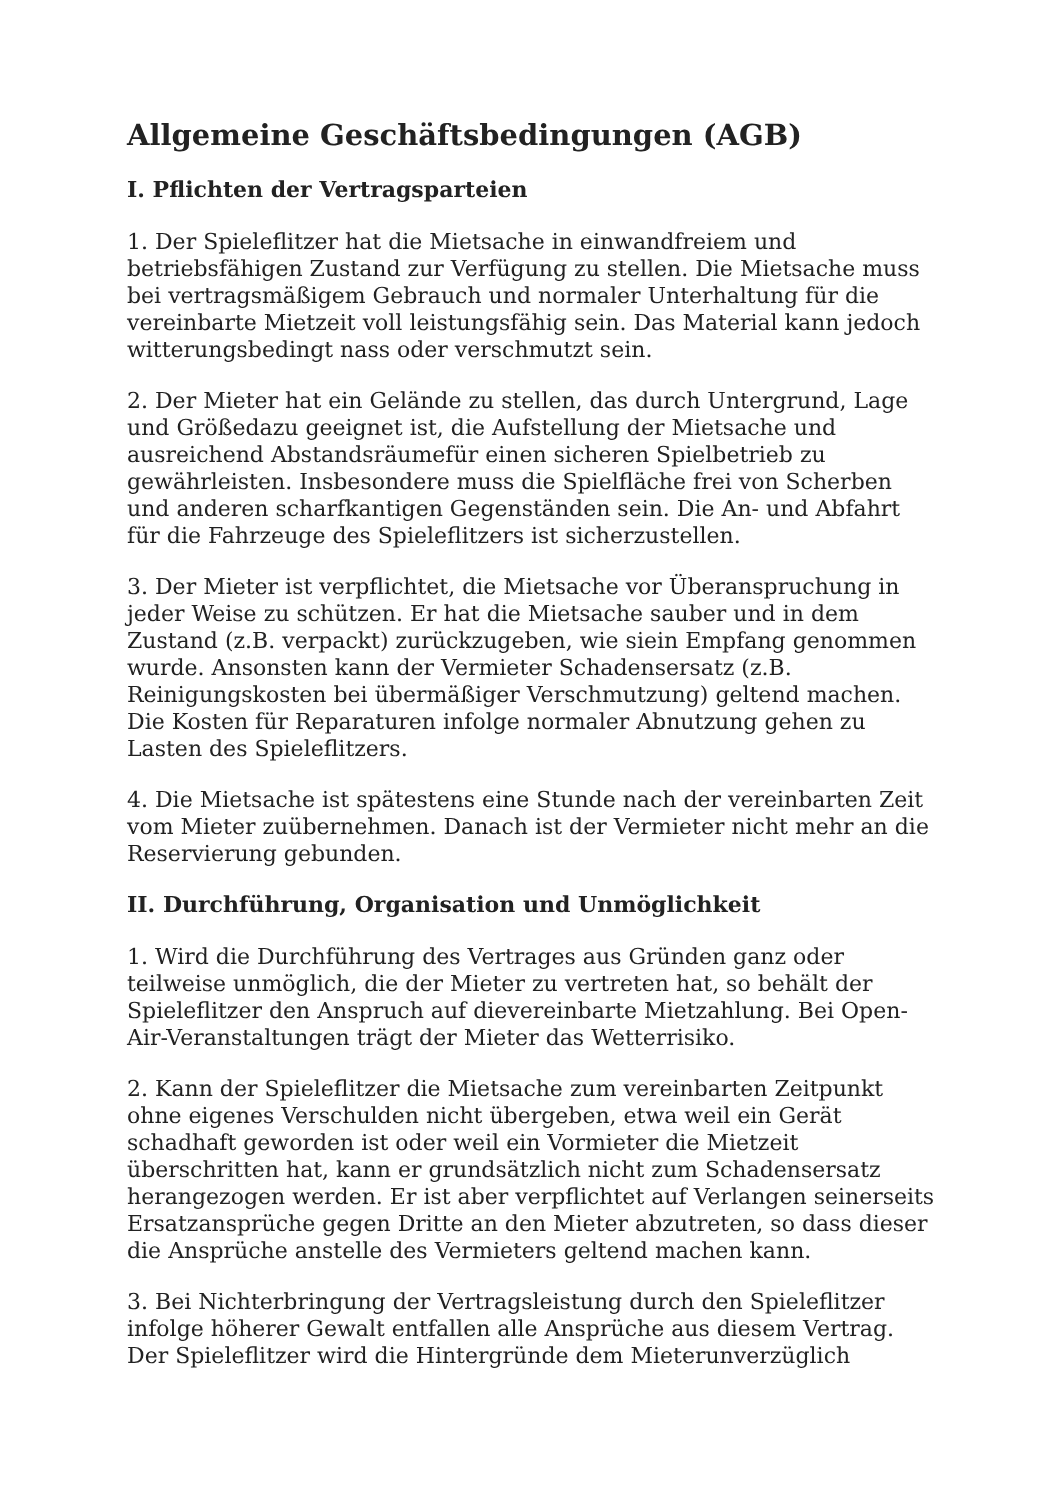Allgemeine Geschäftsbedingungen (AGB)
I. Pflichten der Vertragsparteien
1. Der Spieleflitzer hat die Mietsache in einwandfreiem und betriebsfähigen Zustand zur Verfügung zu stellen. Die Mietsache muss bei vertragsmäßigem Gebrauch und normaler Unterhaltung für die vereinbarte Mietzeit voll leistungsfähig sein. Das Material kann jedoch witterungsbedingt nass oder verschmutzt sein.
2. Der Mieter hat ein Gelände zu stellen, das durch Untergrund, Lage und Größedazu geeignet ist, die Aufstellung der Mietsache und ausreichend Abstandsräumefür einen sicheren Spielbetrieb zu gewährleisten. Insbesondere muss die Spielfläche frei von Scherben und anderen scharfkantigen Gegenständen sein. Die An- und Abfahrt für die Fahrzeuge des Spieleflitzers ist sicherzustellen.
3. Der Mieter ist verpflichtet, die Mietsache vor Überanspruchung in jeder Weise zu schützen. Er hat die Mietsache sauber und in dem Zustand (z.B. verpackt) zurückzugeben, wie siein Empfang genommen wurde. Ansonsten kann der Vermieter Schadensersatz (z.B. Reinigungskosten bei übermäßiger Verschmutzung) geltend machen. Die Kosten für Reparaturen infolge normaler Abnutzung gehen zu Lasten des Spieleflitzers.
4. Die Mietsache ist spätestens eine Stunde nach der vereinbarten Zeit vom Mieter zuübernehmen. Danach ist der Vermieter nicht mehr an die Reservierung gebunden.
II. Durchführung, Organisation und Unmöglichkeit
1. Wird die Durchführung des Vertrages aus Gründen ganz oder teilweise unmöglich, die der Mieter zu vertreten hat, so behält der Spieleflitzer den Anspruch auf dievereinbarte Mietzahlung. Bei Open-Air-Veranstaltungen trägt der Mieter das Wetterrisiko.
2. Kann der Spieleflitzer die Mietsache zum vereinbarten Zeitpunkt ohne eigenes Verschulden nicht übergeben, etwa weil ein Gerät schadhaft geworden ist oder weil ein Vormieter die Mietzeit überschritten hat, kann er grundsätzlich nicht zum Schadensersatz herangezogen werden. Er ist aber verpflichtet auf Verlangen seinerseits Ersatzansprüche gegen Dritte an den Mieter abzutreten, so dass dieser die Ansprüche anstelle des Vermieters geltend machen kann.
3. Bei Nichterbringung der Vertragsleistung durch den Spieleflitzer infolge höherer Gewalt entfallen alle Ansprüche aus diesem Vertrag. Der Spieleflitzer wird die Hintergründe dem Mieterunverzüglich